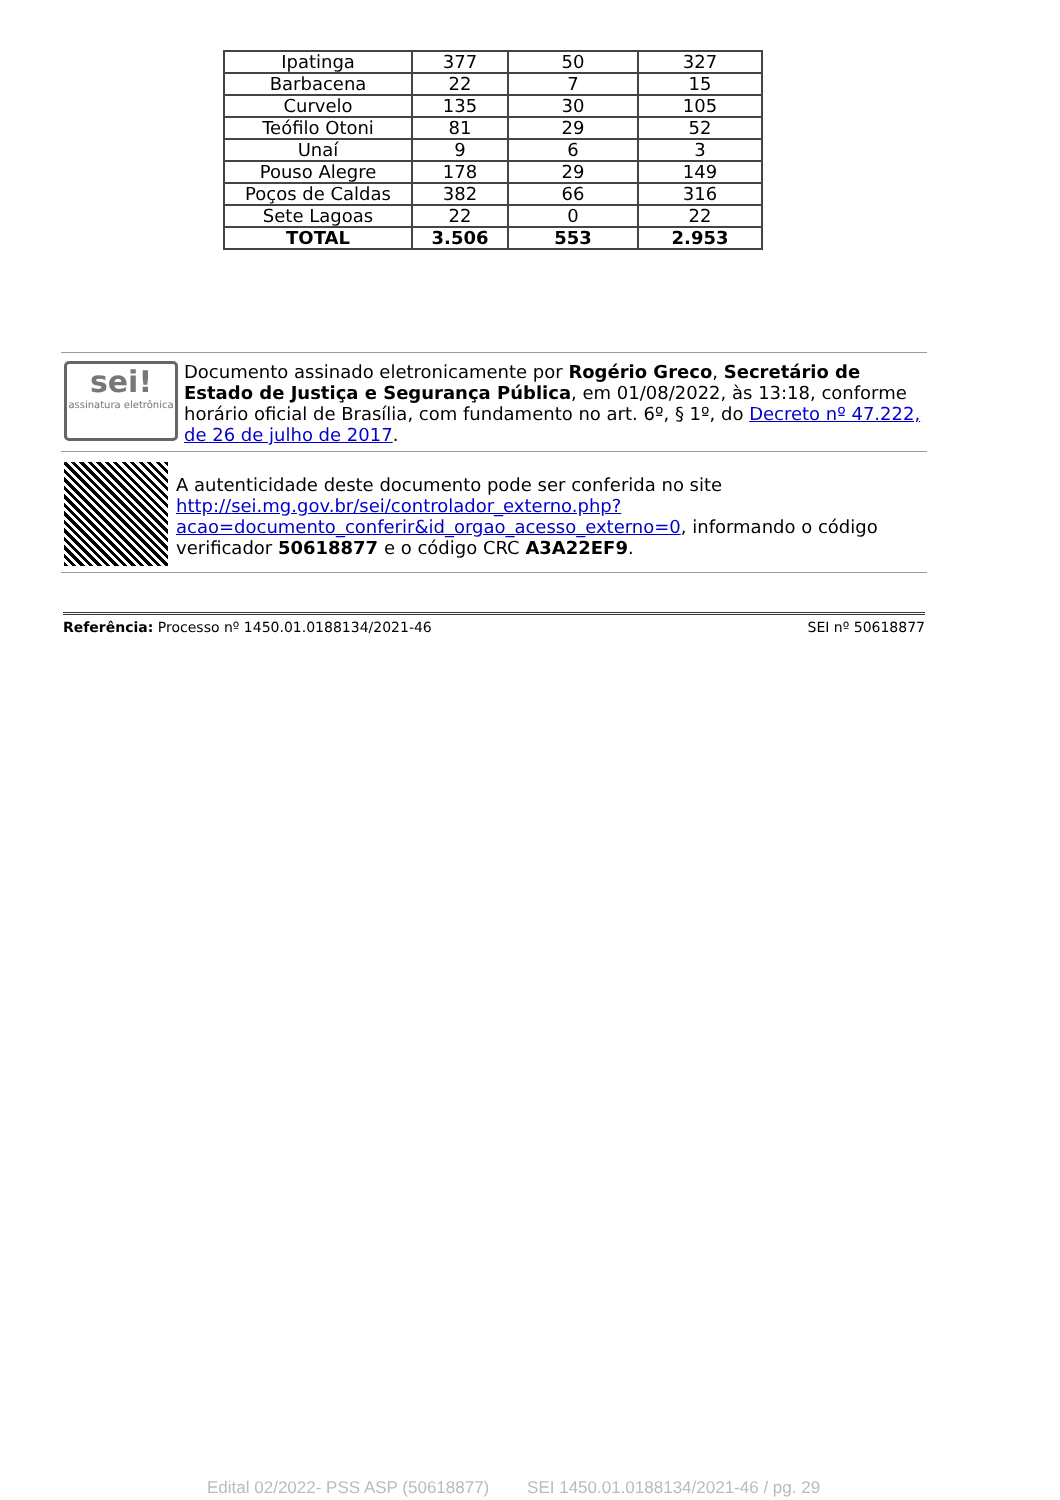| Ipatinga | 377 | 50 | 327 |
| Barbacena | 22 | 7 | 15 |
| Curvelo | 135 | 30 | 105 |
| Teófilo Otoni | 81 | 29 | 52 |
| Unaí | 9 | 6 | 3 |
| Pouso Alegre | 178 | 29 | 149 |
| Poços de Caldas | 382 | 66 | 316 |
| Sete Lagoas | 22 | 0 | 22 |
| TOTAL | 3.506 | 553 | 2.953 |
sei!
assinatura eletrônica
Documento assinado eletronicamente por Rogério Greco, Secretário de Estado de Justiça e Segurança Pública, em 01/08/2022, às 13:18, conforme horário oficial de Brasília, com fundamento no art. 6º, § 1º, do Decreto nº 47.222, de 26 de julho de 2017.
A autenticidade deste documento pode ser conferida no site http://sei.mg.gov.br/sei/controlador_externo.php?acao=documento_conferir&id_orgao_acesso_externo=0, informando o código verificador 50618877 e o código CRC A3A22EF9.
Referência: Processo nº 1450.01.0188134/2021-46 SEI nº 50618877
Edital 02/2022- PSS ASP (50618877) SEI 1450.01.0188134/2021-46 / pg. 29